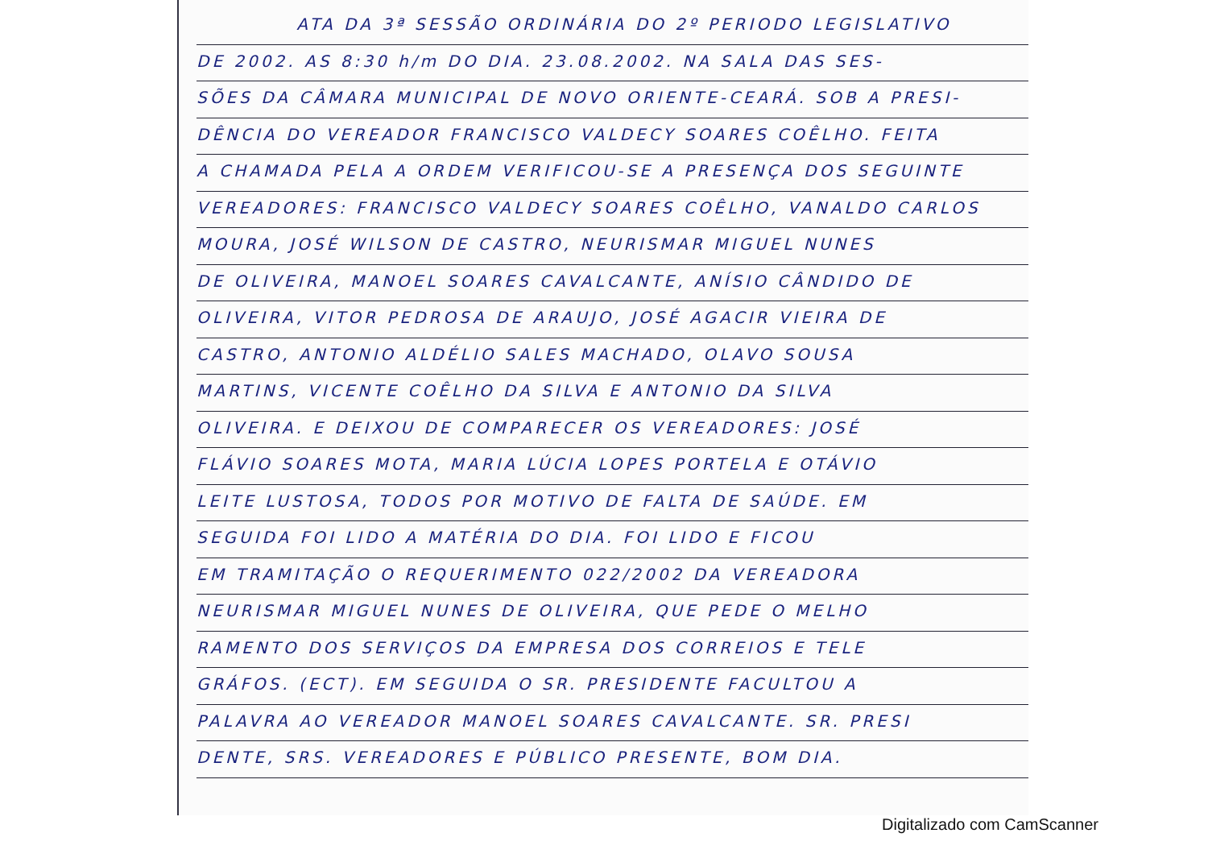ATA DA 3ª SESSÃO ORDINÁRIA DO 2º PERIODO LEGISLATIVO
DE 2002. AS 8:30 h/m DO DIA. 23.08.2002. NA SALA DAS SES-
SÕES DA CÂMARA MUNICIPAL DE NOVO ORIENTE-CEARÁ. SOB A PRESI-
DÊNCIA DO VEREADOR FRANCISCO VALDECY SOARES COÊLHO. FEITA
A CHAMADA PELA A ORDEM VERIFICOU-SE A PRESENÇA DOS SEGUINTE
VEREADORES: FRANCISCO VALDECY SOARES COÊLHO, VANALDO CARLOS
MOURA, JOSÉ WILSON DE CASTRO, NEURISMAR MIGUEL NUNES
DE OLIVEIRA, MANOEL SOARES CAVALCANTE, ANÍSIO CÂNDIDO DE
OLIVEIRA, VITOR PEDROSA DE ARAUJO, JOSÉ AGACIR VIEIRA DE
CASTRO, ANTONIO ALDÉLIO SALES MACHADO, OLAVO SOUSA
MARTINS, VICENTE COÊLHO DA SILVA E ANTONIO DA SILVA
OLIVEIRA. E DEIXOU DE COMPARECER OS VEREADORES: JOSÉ
FLÁVIO SOARES MOTA, MARIA LÚCIA LOPES PORTELA E OTÁVIO
LEITE LUSTOSA, TODOS POR MOTIVO DE FALTA DE SAÚDE. EM
SEGUIDA FOI LIDO A MATÉRIA DO DIA. FOI LIDO E FICOU
EM TRAMITAÇÃO O REQUERIMENTO 022/2002 DA VEREADORA
NEURISMAR MIGUEL NUNES DE OLIVEIRA, QUE PEDE O MELHO
RAMENTO DOS SERVIÇOS DA EMPRESA DOS CORREIOS E TELE
GRÁFOS. (ECT). EM SEGUIDA O SR. PRESIDENTE FACULTOU A
PALAVRA AO VEREADOR MANOEL SOARES CAVALCANTE. SR. PRESI
DENTE, SRS. VEREADORES E PÚBLICO PRESENTE, BOM DIA.
Digitalizado com CamScanner